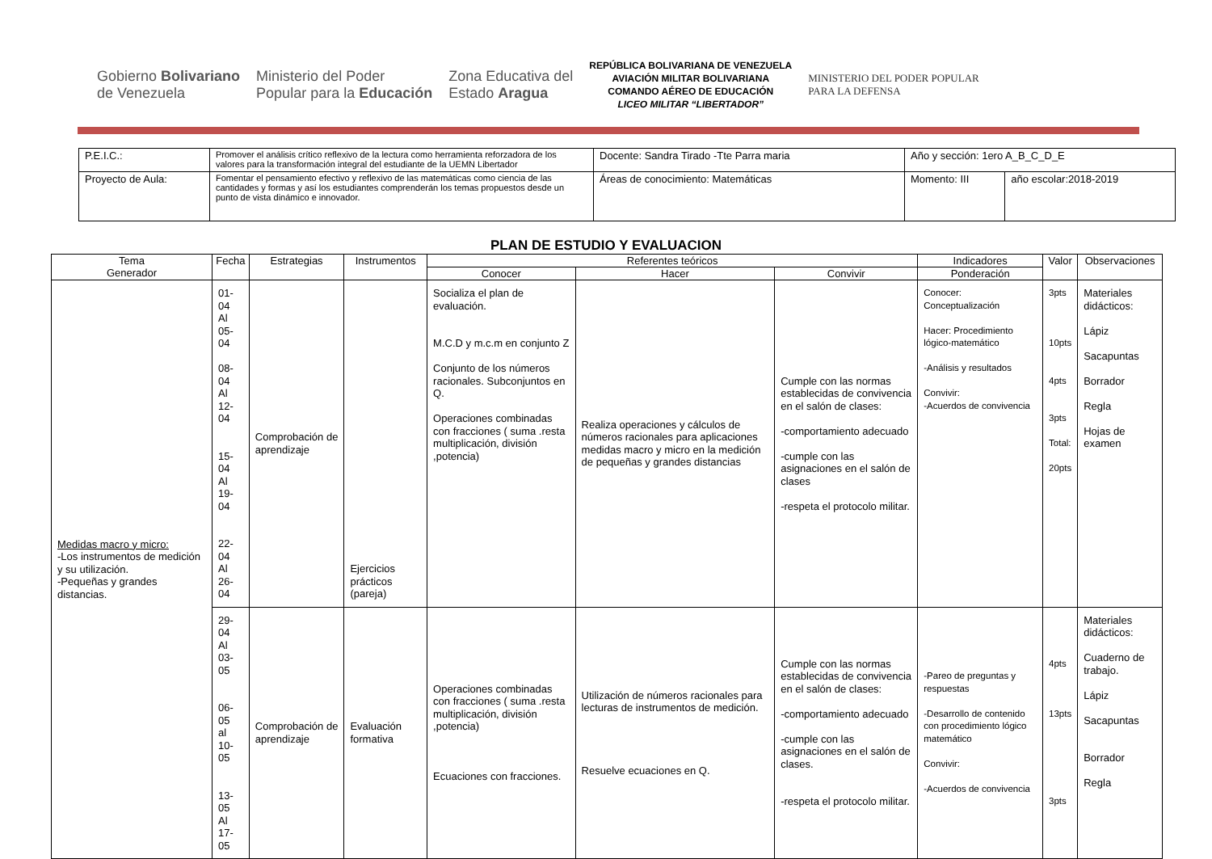Gobierno Bolivariano
de Venezuela
Ministerio del Poder
Popular para la Educación
Zona Educativa del
Estado Aragua
REPÚBLICA BOLIVARIANA DE VENEZUELA
AVIACIÓN MILITAR BOLIVARIANA
COMANDO AÉREO DE EDUCACIÓN
LICEO MILITAR “LIBERTADOR”
MINISTERIO DEL PODER POPULAR
PARA LA DEFENSA
| P.E.I.C.: | Promover el análisis crítico reflexivo de la lectura como herramienta reforzadora de los valores para la transformación integral del estudiante de la UEMN Libertador | Docente: Sandra Tirado -Tte Parra maria | Año y sección: 1ero A_B_C_D_E | |
| Proyecto de Aula: | Fomentar el pensamiento efectivo y reflexivo de las matemáticas como ciencia de las cantidades y formas y así los estudiantes comprenderán los temas propuestos desde un punto de vista dinámico e innovador. | Áreas de conocimiento: Matemáticas | Momento: III | año escolar:2018-2019 |
PLAN DE ESTUDIO Y EVALUACION
| Tema Generador | Fecha | Estrategias | Instrumentos | Referentes teóricos | | | Indicadores | Valor | Observaciones |
| --- | --- | --- | --- | --- | --- | --- | --- | --- | --- |
| | | | | Conocer | Hacer | Convivir | Ponderación | | |
| Medidas macro y micro: -Los instrumentos de medición y su utilización. -Pequeñas y grandes distancias. | 01-04 Al 05-04 08-04 Al 12-04 15-04 Al 19-04 22-04 Al 26-04 | Comprobación de aprendizaje | Ejercicios prácticos (pareja) | Socializa el plan de evaluación. M.C.D y m.c.m en conjunto Z Conjunto de los números racionales. Subconjuntos en Q. Operaciones combinadas con fracciones ( suma .resta multiplicación, división ,potencia) | Realiza operaciones y cálculos de números racionales para aplicaciones medidas macro y micro en la medición de pequeñas y grandes distancias | Cumple con las normas establecidas de convivencia en el salón de clases: -comportamiento adecuado -cumple con las asignaciones en el salón de clases -respeta el protocolo militar. | Conocer: Conceptualización Hacer: Procedimiento lógico-matemático -Análisis y resultados Convivir: -Acuerdos de convivencia | 3pts 10pts 4pts 3pts Total: 20pts | Materiales didácticos: Lápiz Sacapuntas Borrador Regla Hojas de examen |
| | 29-04 Al 03-05 06-05 al 10-05 13-05 Al 17-05 | Comprobación de aprendizaje | Evaluación formativa | Operaciones combinadas con fracciones ( suma .resta multiplicación, división ,potencia) Ecuaciones con fracciones. | Utilización de números racionales para lecturas de instrumentos de medición. Resuelve ecuaciones en Q. | Cumple con las normas establecidas de convivencia en el salón de clases: -comportamiento adecuado -cumple con las asignaciones en el salón de clases. -respeta el protocolo militar. | -Pareo de preguntas y respuestas -Desarrollo de contenido con procedimiento lógico matemático Convivir: -Acuerdos de convivencia | 4pts 13pts 3pts | Materiales didácticos: Cuaderno de trabajo. Lápiz Sacapuntas Borrador Regla |